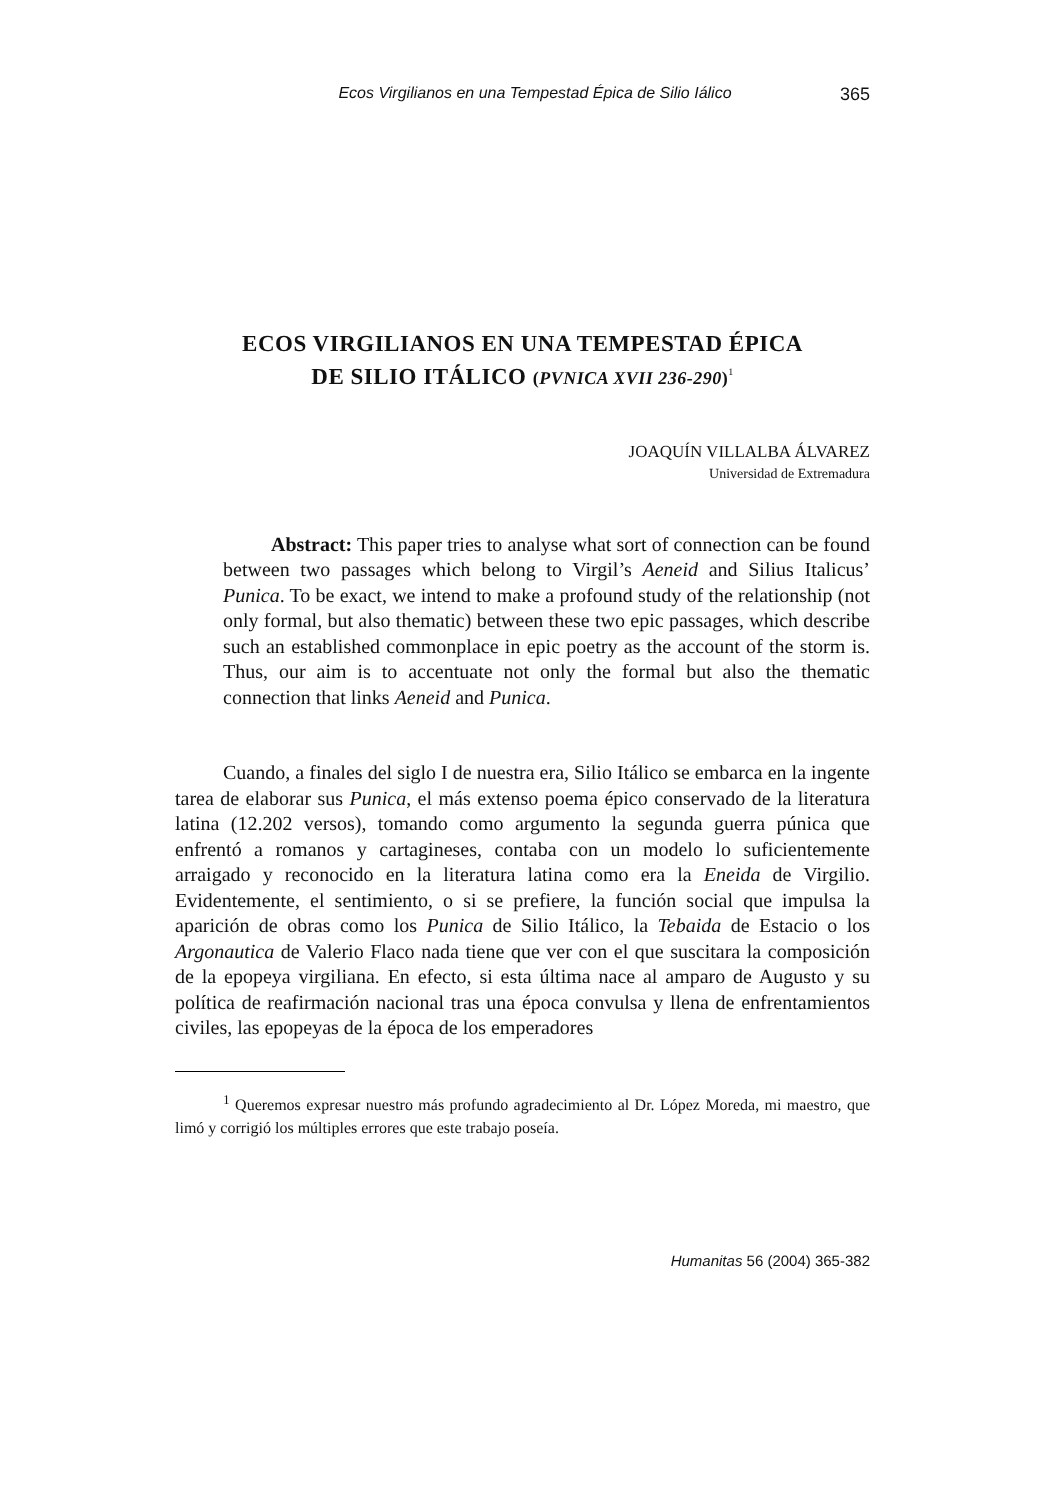Ecos Virgilianos en una Tempestad Épica de Silio Iálico 365
ECOS VIRGILIANOS EN UNA TEMPESTAD ÉPICA
DE SILIO ITÁLICO (PVNICA XVII 236-290)<sup>1</sup>
JOAQUÍN VILLALBA ÁLVAREZ
Universidad de Extremadura
Abstract: This paper tries to analyse what sort of connection can be found between two passages which belong to Virgil’s Aeneid and Silius Italicus’ Punica. To be exact, we intend to make a profound study of the relationship (not only formal, but also thematic) between these two epic passages, which describe such an established commonplace in epic poetry as the account of the storm is. Thus, our aim is to accentuate not only the formal but also the thematic connection that links Aeneid and Punica.
Cuando, a finales del siglo I de nuestra era, Silio Itálico se embarca en la ingente tarea de elaborar sus Punica, el más extenso poema épico conservado de la literatura latina (12.202 versos), tomando como argumento la segunda guerra púnica que enfrentó a romanos y cartagineses, contaba con un modelo lo suficientemente arraigado y reconocido en la literatura latina como era la Eneida de Virgilio. Evidentemente, el sentimiento, o si se prefiere, la función social que impulsa la aparición de obras como los Punica de Silio Itálico, la Tebaida de Estacio o los Argonautica de Valerio Flaco nada tiene que ver con el que suscitara la composición de la epopeya virgiliana. En efecto, si esta última nace al amparo de Augusto y su política de reafirmación nacional tras una época convulsa y llena de enfrentamientos civiles, las epopeyas de la época de los emperadores
<sup>1</sup> Queremos expresar nuestro más profundo agradecimiento al Dr. López Moreda, mi maestro, que limó y corrigió los múltiples errores que este trabajo poseía.
Humanitas 56 (2004) 365-382